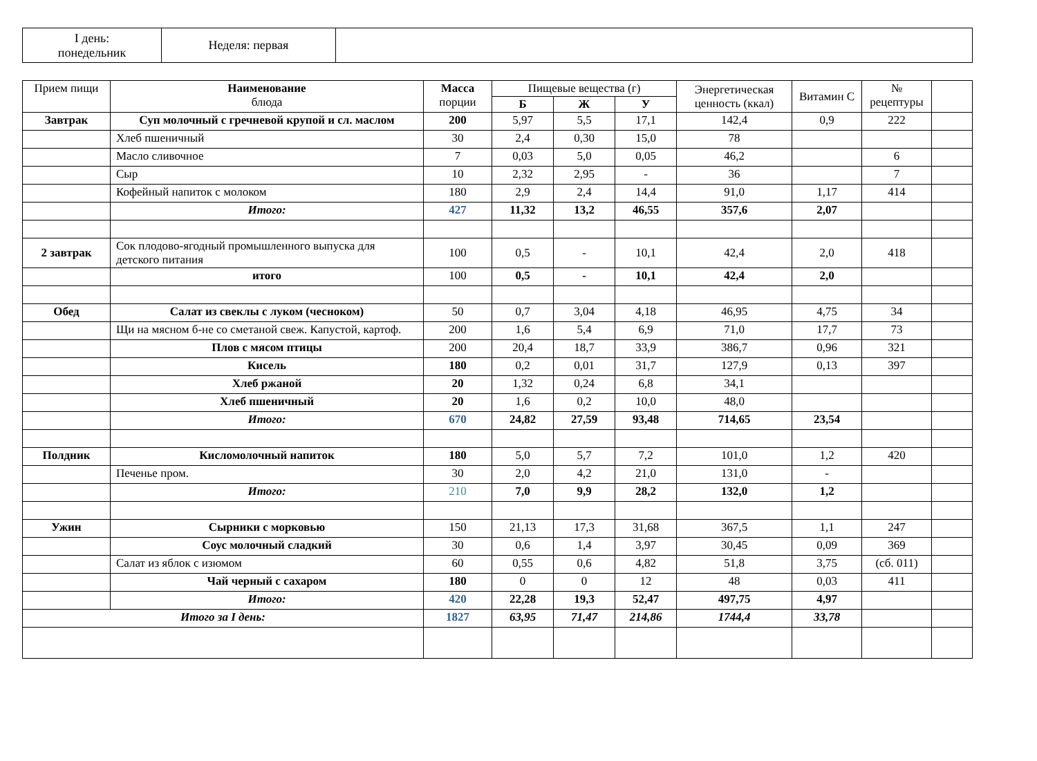| I день: понедельник | Неделя: первая | |
| Прием пищи | Наименование блюда | Масса порции | Пищевые вещества (г) | | | Энергетическая ценность (ккал) | Витамин С | № рецептуры | |
| --- | --- | --- | --- | --- | --- | --- | --- | --- | --- |
| | | | Б | Ж | У | | | | |
| Завтрак | Суп молочный с гречневой крупой и сл. маслом | 200 | 5,97 | 5,5 | 17,1 | 142,4 | 0,9 | 222 | |
| | Хлеб пшеничный | 30 | 2,4 | 0,30 | 15,0 | 78 | | | |
| | Масло сливочное | 7 | 0,03 | 5,0 | 0,05 | 46,2 | | 6 | |
| | Сыр | 10 | 2,32 | 2,95 | - | 36 | | 7 | |
| | Кофейный напиток с молоком | 180 | 2,9 | 2,4 | 14,4 | 91,0 | 1,17 | 414 | |
| | Итого: | 427 | 11,32 | 13,2 | 46,55 | 357,6 | 2,07 | | |
| 2 завтрак | Сок плодово-ягодный промышленного выпуска для детского питания | 100 | 0,5 | - | 10,1 | 42,4 | 2,0 | 418 | |
| | итого | 100 | 0,5 | - | 10,1 | 42,4 | 2,0 | | |
| Обед | Салат из свеклы с луком (чесноком) | 50 | 0,7 | 3,04 | 4,18 | 46,95 | 4,75 | 34 | |
| | Щи на мясном б-не со сметаной свеж. Капустой, картоф. | 200 | 1,6 | 5,4 | 6,9 | 71,0 | 17,7 | 73 | |
| | Плов с мясом птицы | 200 | 20,4 | 18,7 | 33,9 | 386,7 | 0,96 | 321 | |
| | Кисель | 180 | 0,2 | 0,01 | 31,7 | 127,9 | 0,13 | 397 | |
| | Хлеб ржаной | 20 | 1,32 | 0,24 | 6,8 | 34,1 | | | |
| | Хлеб пшеничный | 20 | 1,6 | 0,2 | 10,0 | 48,0 | | | |
| | Итого: | 670 | 24,82 | 27,59 | 93,48 | 714,65 | 23,54 | | |
| Полдник | Кисломолочный напиток | 180 | 5,0 | 5,7 | 7,2 | 101,0 | 1,2 | 420 | |
| | Печенье пром. | 30 | 2,0 | 4,2 | 21,0 | 131,0 | - | | |
| | Итого: | 210 | 7,0 | 9,9 | 28,2 | 132,0 | 1,2 | | |
| Ужин | Сырники с морковью | 150 | 21,13 | 17,3 | 31,68 | 367,5 | 1,1 | 247 | |
| | Соус молочный сладкий | 30 | 0,6 | 1,4 | 3,97 | 30,45 | 0,09 | 369 | |
| | Салат из яблок с изюмом | 60 | 0,55 | 0,6 | 4,82 | 51,8 | 3,75 | (сб. 011) | |
| | Чай черный с сахаром | 180 | 0 | 0 | 12 | 48 | 0,03 | 411 | |
| | Итого: | 420 | 22,28 | 19,3 | 52,47 | 497,75 | 4,97 | | |
| Итого за I день: | | 1827 | 63,95 | 71,47 | 214,86 | 1744,4 | 33,78 | | |